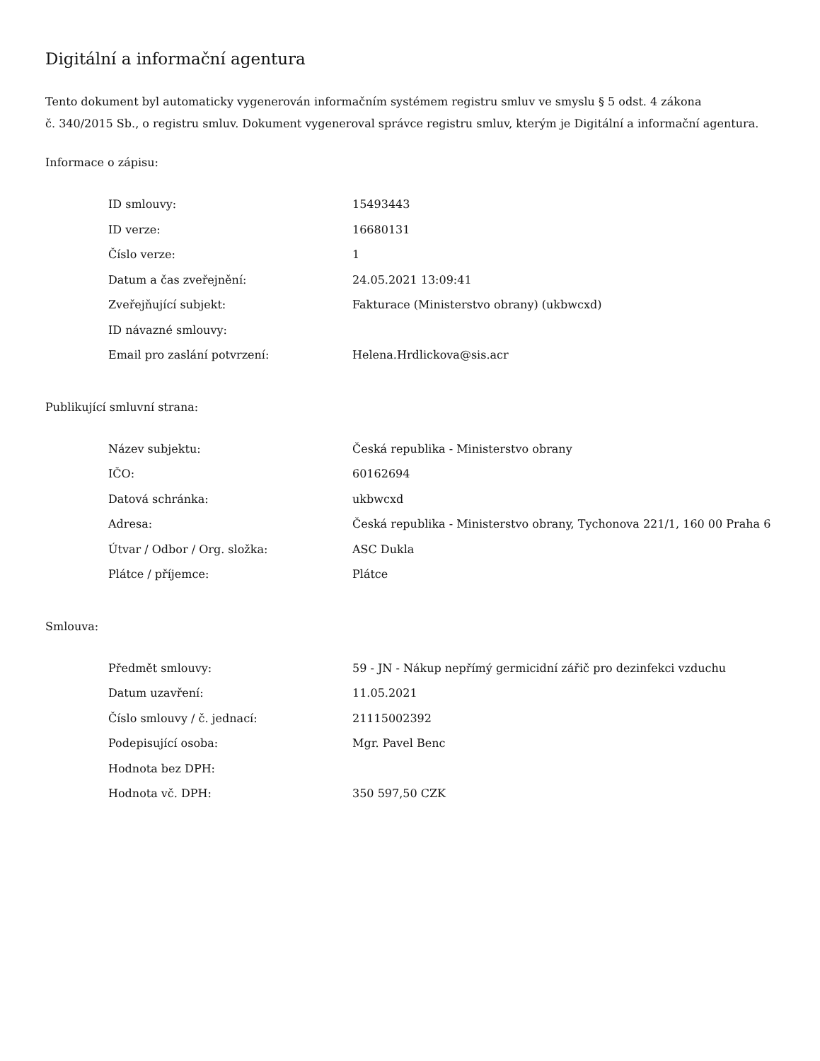Digitální a informační agentura
Tento dokument byl automaticky vygenerován informačním systémem registru smluv ve smyslu § 5 odst. 4 zákona
č. 340/2015 Sb., o registru smluv. Dokument vygeneroval správce registru smluv, kterým je Digitální a informační agentura.
Informace o zápisu:
| ID smlouvy: | 15493443 |
| ID verze: | 16680131 |
| Číslo verze: | 1 |
| Datum a čas zveřejnění: | 24.05.2021 13:09:41 |
| Zveřejňující subjekt: | Fakturace (Ministerstvo obrany) (ukbwcxd) |
| ID návazné smlouvy: | |
| Email pro zaslání potvrzení: | Helena.Hrdlickova@sis.acr |
Publikující smluvní strana:
| Název subjektu: | Česká republika - Ministerstvo obrany |
| IČO: | 60162694 |
| Datová schránka: | ukbwcxd |
| Adresa: | Česká republika - Ministerstvo obrany, Tychonova 221/1, 160 00 Praha 6 |
| Útvar / Odbor / Org. složka: | ASC Dukla |
| Plátce / příjemce: | Plátce |
Smlouva:
| Předmět smlouvy: | 59 - JN - Nákup nepřímý germicidní zářič pro dezinfekci vzduchu |
| Datum uzavření: | 11.05.2021 |
| Číslo smlouvy / č. jednací: | 21115002392 |
| Podepisující osoba: | Mgr. Pavel Benc |
| Hodnota bez DPH: | |
| Hodnota vč. DPH: | 350 597,50 CZK |